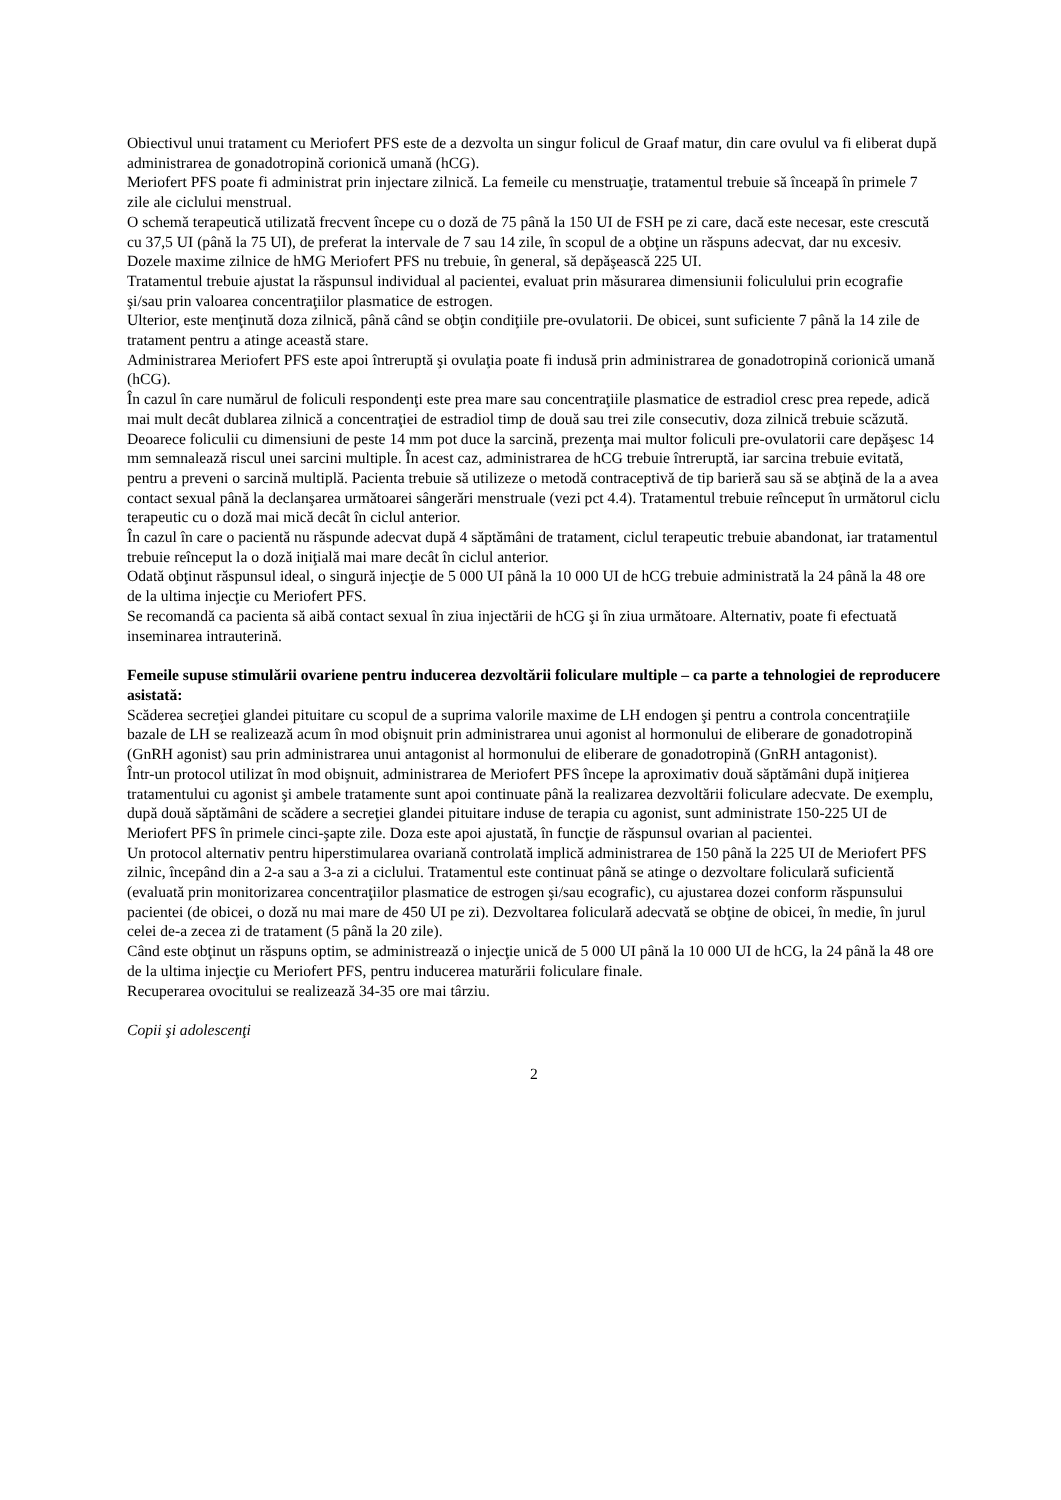Obiectivul unui tratament cu Meriofert PFS este de a dezvolta un singur folicul de Graaf matur, din care ovulul va fi eliberat după administrarea de gonadotropină corionică umană (hCG).
Meriofert PFS poate fi administrat prin injectare zilnică. La femeile cu menstruaţie, tratamentul trebuie să înceapă în primele 7 zile ale ciclului menstrual.
O schemă terapeutică utilizată frecvent începe cu o doză de 75 până la 150 UI de FSH pe zi care, dacă este necesar, este crescută cu 37,5 UI (până la 75 UI), de preferat la intervale de 7 sau 14 zile, în scopul de a obţine un răspuns adecvat, dar nu excesiv.
Dozele maxime zilnice de hMG Meriofert PFS nu trebuie, în general, să depăşească 225 UI.
Tratamentul trebuie ajustat la răspunsul individual al pacientei, evaluat prin măsurarea dimensiunii foliculului prin ecografie şi/sau prin valoarea concentraţiilor plasmatice de estrogen.
Ulterior, este menţinută doza zilnică, până când se obţin condiţiile pre-ovulatorii. De obicei, sunt suficiente 7 până la 14 zile de tratament pentru a atinge această stare.
Administrarea Meriofert PFS este apoi întreruptă şi ovulaţia poate fi indusă prin administrarea de gonadotropină corionică umană (hCG).
În cazul în care numărul de foliculi respondenţi este prea mare sau concentraţiile plasmatice de estradiol cresc prea repede, adică mai mult decât dublarea zilnică a concentraţiei de estradiol timp de două sau trei zile consecutiv, doza zilnică trebuie scăzută. Deoarece foliculii cu dimensiuni de peste 14 mm pot duce la sarcină, prezenţa mai multor foliculi pre-ovulatorii care depăşesc 14 mm semnalează riscul unei sarcini multiple. În acest caz, administrarea de hCG trebuie întreruptă, iar sarcina trebuie evitată, pentru a preveni o sarcină multiplă. Pacienta trebuie să utilizeze o metodă contraceptivă de tip barieră sau să se abţină de la a avea contact sexual până la declanşarea următoarei sângerări menstruale (vezi pct 4.4). Tratamentul trebuie reînceput în următorul ciclu terapeutic cu o doză mai mică decât în ciclul anterior.
În cazul în care o pacientă nu răspunde adecvat după 4 săptămâni de tratament, ciclul terapeutic trebuie abandonat, iar tratamentul trebuie reînceput la o doză iniţială mai mare decât în ciclul anterior.
Odată obţinut răspunsul ideal, o singură injecţie de 5 000 UI până la 10 000 UI de hCG trebuie administrată la 24 până la 48 ore de la ultima injecţie cu Meriofert PFS.
Se recomandă ca pacienta să aibă contact sexual în ziua injectării de hCG şi în ziua următoare. Alternativ, poate fi efectuată inseminarea intrauterină.
Femeile supuse stimulării ovariene pentru inducerea dezvoltării foliculare multiple – ca parte a tehnologiei de reproducere asistată:
Scăderea secreţiei glandei pituitare cu scopul de a suprima valorile maxime de LH endogen şi pentru a controla concentraţiile bazale de LH se realizează acum în mod obişnuit prin administrarea unui agonist al hormonului de eliberare de gonadotropină (GnRH agonist) sau prin administrarea unui antagonist al hormonului de eliberare de gonadotropină (GnRH antagonist).
Într-un protocol utilizat în mod obişnuit, administrarea de Meriofert PFS începe la aproximativ două săptămâni după iniţierea tratamentului cu agonist şi ambele tratamente sunt apoi continuate până la realizarea dezvoltării foliculare adecvate. De exemplu, după două săptămâni de scădere a secreţiei glandei pituitare induse de terapia cu agonist, sunt administrate 150-225 UI de Meriofert PFS în primele cinci-şapte zile. Doza este apoi ajustată, în funcţie de răspunsul ovarian al pacientei.
Un protocol alternativ pentru hiperstimularea ovariană controlată implică administrarea de 150 până la 225 UI de Meriofert PFS zilnic, începând din a 2-a sau a 3-a zi a ciclului. Tratamentul este continuat până se atinge o dezvoltare foliculară suficientă (evaluată prin monitorizarea concentraţiilor plasmatice de estrogen şi/sau ecografic), cu ajustarea dozei conform răspunsului pacientei (de obicei, o doză nu mai mare de 450 UI pe zi). Dezvoltarea foliculară adecvată se obţine de obicei, în medie, în jurul celei de-a zecea zi de tratament (5 până la 20 zile).
Când este obţinut un răspuns optim, se administrează o injecţie unică de 5 000 UI până la 10 000 UI de hCG, la 24 până la 48 ore de la ultima injecţie cu Meriofert PFS, pentru inducerea maturării foliculare finale.
Recuperarea ovocitului se realizează 34-35 ore mai târziu.
Copii şi adolescenţi
2